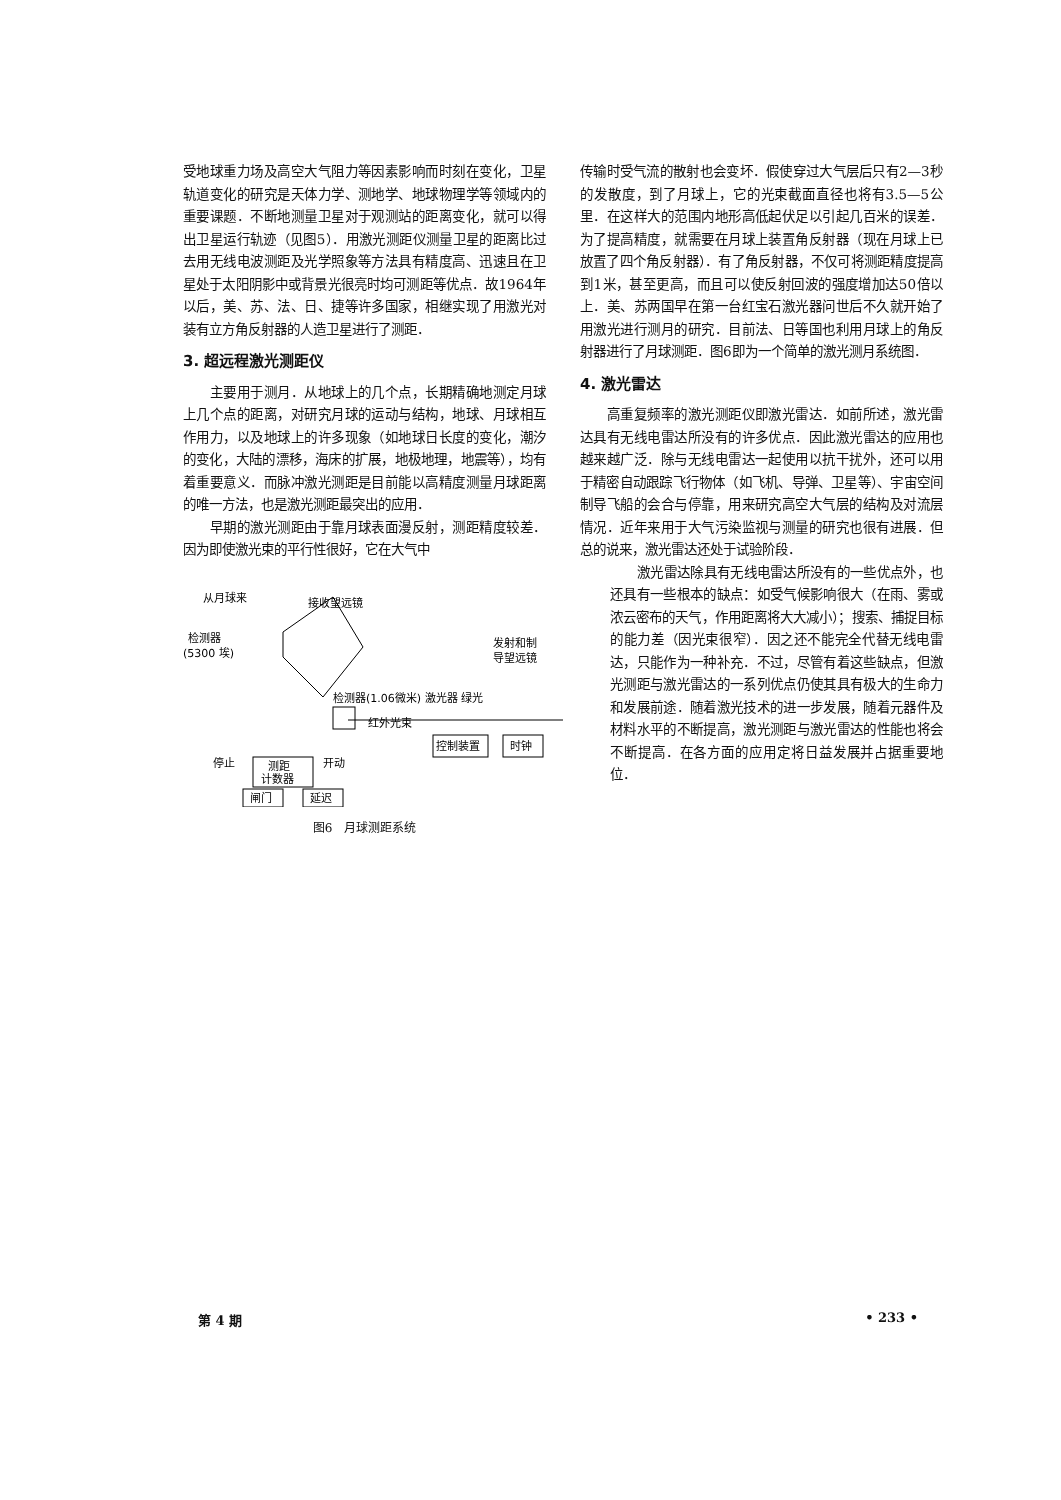受地球重力场及高空大气阻力等因素影响而时刻在变化，卫星轨道变化的研究是天体力学、测地学、地球物理学等领域内的重要课题．不断地测量卫星对于观测站的距离变化，就可以得出卫星运行轨迹（见图5）．用激光测距仪测量卫星的距离比过去用无线电波测距及光学照象等方法具有精度高、迅速且在卫星处于太阳阴影中或背景光很亮时均可测距等优点．故1964年以后，美、苏、法、日、捷等许多国家，相继实现了用激光对装有立方角反射器的人造卫星进行了测距．
3. 超远程激光测距仪
主要用于测月．从地球上的几个点，长期精确地测定月球上几个点的距离，对研究月球的运动与结构，地球、月球相互作用力，以及地球上的许多现象（如地球日长度的变化，潮汐的变化，大陆的漂移，海床的扩展，地极地理，地震等），均有着重要意义．而脉冲激光测距是目前能以高精度测量月球距离的唯一方法，也是激光测距最突出的应用．
早期的激光测距由于靠月球表面漫反射，测距精度较差．因为即使激光束的平行性很好，它在大气中
从月球来
接收望远镜
检测器
(5300 埃)
检测器(1.06微米) 激光器 绿光
红外光束
发射和制
导望远镜
控制装置
时钟
停止
开动
测距
计数器
闸门
延迟
图6　月球测距系统
传输时受气流的散射也会变坏．假使穿过大气层后只有2—3秒的发散度，到了月球上，它的光束截面直径也将有3.5—5公里．在这样大的范围内地形高低起伏足以引起几百米的误差．为了提高精度，就需要在月球上装置角反射器（现在月球上已放置了四个角反射器）．有了角反射器，不仅可将测距精度提高到1米，甚至更高，而且可以使反射回波的强度增加达50倍以上．美、苏两国早在第一台红宝石激光器问世后不久就开始了用激光进行测月的研究．目前法、日等国也利用月球上的角反射器进行了月球测距．图6即为一个简单的激光测月系统图．
4. 激光雷达
高重复频率的激光测距仪即激光雷达．如前所述，激光雷达具有无线电雷达所没有的许多优点．因此激光雷达的应用也越来越广泛．除与无线电雷达一起使用以抗干扰外，还可以用于精密自动跟踪飞行物体（如飞机、导弹、卫星等）、宇宙空间制导飞船的会合与停靠，用来研究高空大气层的结构及对流层情况．近年来用于大气污染监视与测量的研究也很有进展．但总的说来，激光雷达还处于试验阶段．
激光雷达除具有无线电雷达所没有的一些优点外，也还具有一些根本的缺点：如受气候影响很大（在雨、雾或浓云密布的天气，作用距离将大大减小）；搜索、捕捉目标的能力差（因光束很窄）．因之还不能完全代替无线电雷达，只能作为一种补充．不过，尽管有着这些缺点，但激光测距与激光雷达的一系列优点仍使其具有极大的生命力和发展前途．随着激光技术的进一步发展，随着元器件及材料水平的不断提高，激光测距与激光雷达的性能也将会不断提高．在各方面的应用定将日益发展并占据重要地位．
第 4 期 • 233 •